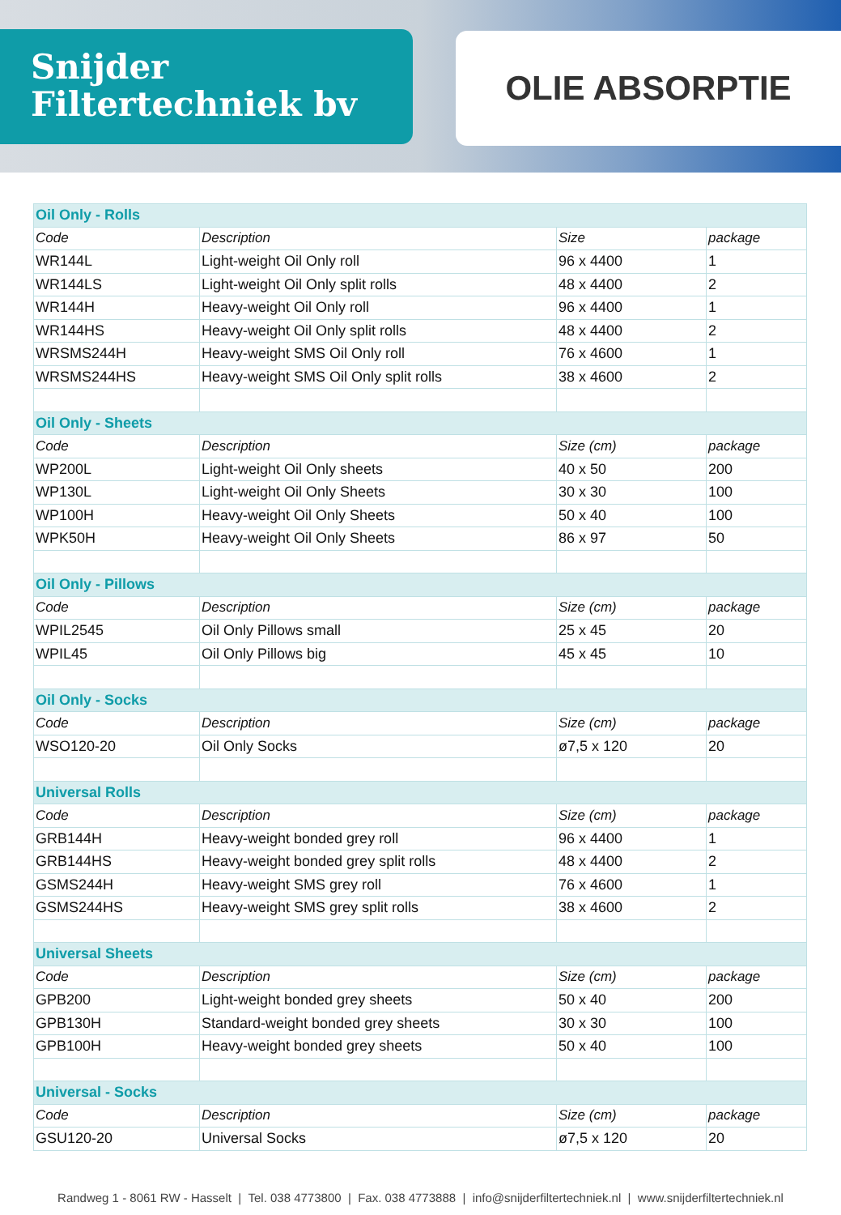Snijder
Filtertechniek bv
OLIE ABSORPTIE
| Oil Only - Rolls | | | |
| Code | Description | Size | package |
| WR144L | Light-weight Oil Only roll | 96 x 4400 | 1 |
| WR144LS | Light-weight Oil Only split rolls | 48 x 4400 | 2 |
| WR144H | Heavy-weight Oil Only roll | 96 x 4400 | 1 |
| WR144HS | Heavy-weight Oil Only split rolls | 48 x 4400 | 2 |
| WRSMS244H | Heavy-weight SMS Oil Only roll | 76 x 4600 | 1 |
| WRSMS244HS | Heavy-weight SMS Oil Only split rolls | 38 x 4600 | 2 |
| Oil Only - Sheets | | | |
| Code | Description | Size (cm) | package |
| WP200L | Light-weight Oil Only sheets | 40 x 50 | 200 |
| WP130L | Light-weight Oil Only Sheets | 30 x 30 | 100 |
| WP100H | Heavy-weight Oil Only Sheets | 50 x 40 | 100 |
| WPK50H | Heavy-weight Oil Only Sheets | 86 x 97 | 50 |
| Oil Only - Pillows | | | |
| Code | Description | Size (cm) | package |
| WPIL2545 | Oil Only Pillows small | 25 x 45 | 20 |
| WPIL45 | Oil Only Pillows big | 45 x 45 | 10 |
| Oil Only - Socks | | | |
| Code | Description | Size (cm) | package |
| WSO120-20 | Oil Only Socks | ø7,5 x 120 | 20 |
| Universal Rolls | | | |
| Code | Description | Size (cm) | package |
| GRB144H | Heavy-weight bonded grey roll | 96 x 4400 | 1 |
| GRB144HS | Heavy-weight bonded grey split rolls | 48 x 4400 | 2 |
| GSMS244H | Heavy-weight SMS grey roll | 76 x 4600 | 1 |
| GSMS244HS | Heavy-weight SMS grey split rolls | 38 x 4600 | 2 |
| Universal Sheets | | | |
| Code | Description | Size (cm) | package |
| GPB200 | Light-weight bonded grey sheets | 50 x 40 | 200 |
| GPB130H | Standard-weight bonded grey sheets | 30 x 30 | 100 |
| GPB100H | Heavy-weight bonded grey sheets | 50 x 40 | 100 |
| Universal - Socks | | | |
| Code | Description | Size (cm) | package |
| GSU120-20 | Universal Socks | ø7,5 x 120 | 20 |
Randweg 1 - 8061 RW - Hasselt | Tel. 038 4773800 | Fax. 038 4773888 | info@snijderfiltertechniek.nl | www.snijderfiltertechniek.nl